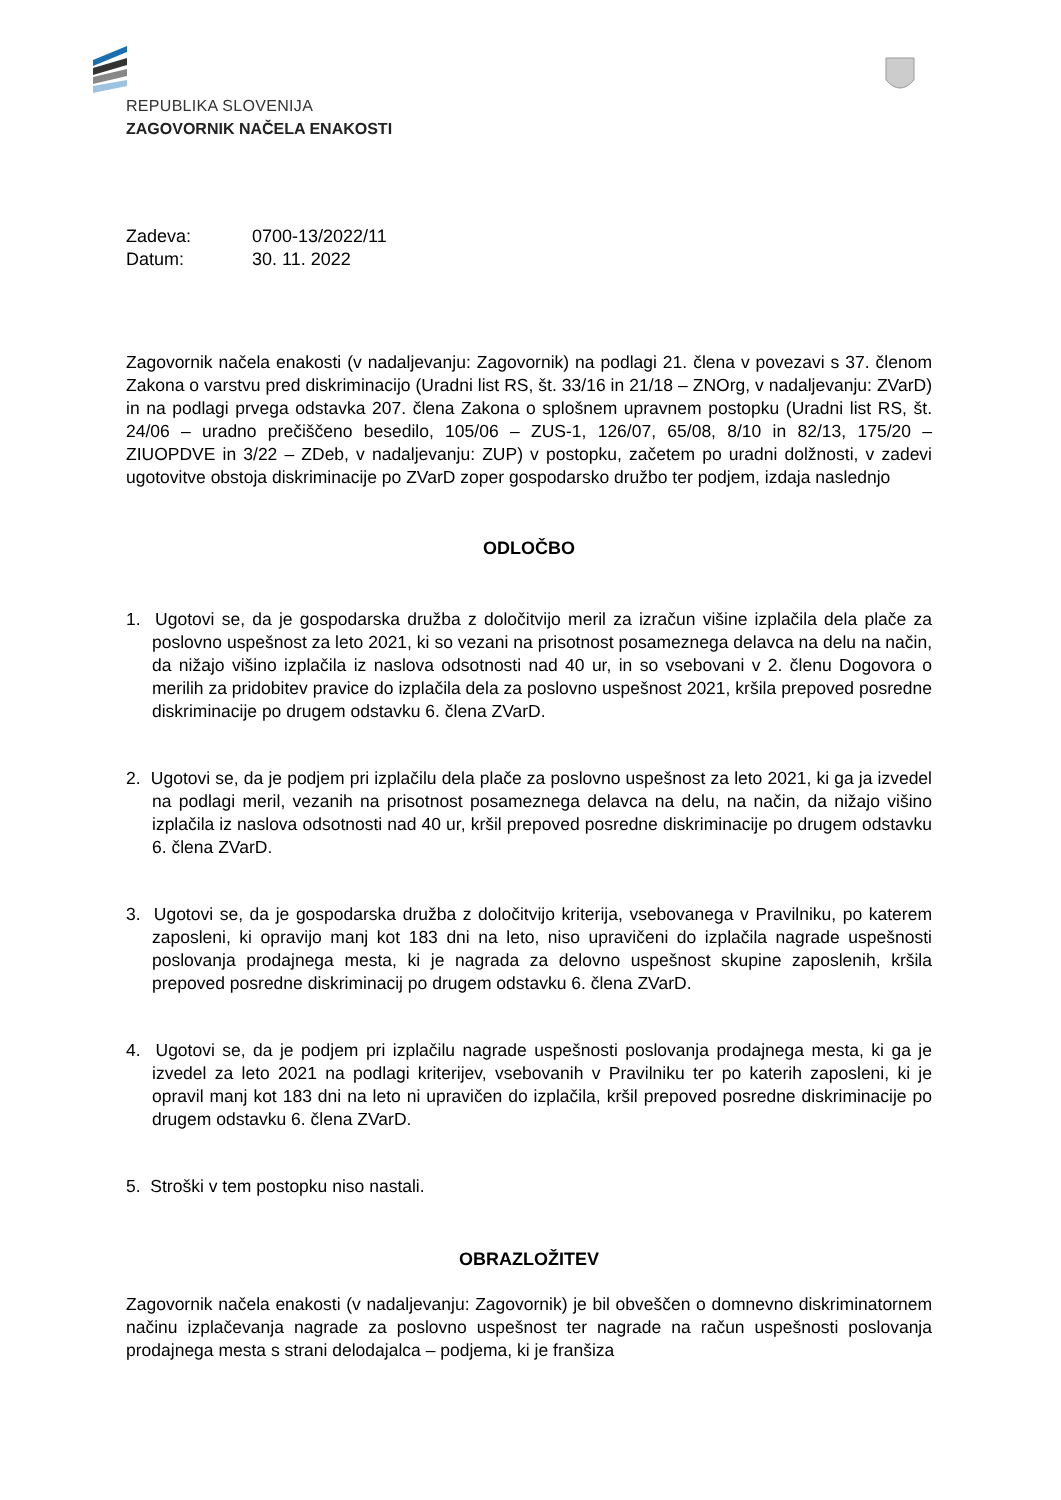REPUBLIKA SLOVENIJA
ZAGOVORNIK NAČELA ENAKOSTI
| Zadeva: | 0700-13/2022/11 |
| Datum: | 30. 11. 2022 |
Zagovornik načela enakosti (v nadaljevanju: Zagovornik) na podlagi 21. člena v povezavi s 37. členom Zakona o varstvu pred diskriminacijo (Uradni list RS, št. 33/16 in 21/18 – ZNOrg, v nadaljevanju: ZVarD) in na podlagi prvega odstavka 207. člena Zakona o splošnem upravnem postopku (Uradni list RS, št. 24/06 – uradno prečiščeno besedilo, 105/06 – ZUS-1, 126/07, 65/08, 8/10 in 82/13, 175/20 – ZIUOPDVE in 3/22 – ZDeb, v nadaljevanju: ZUP) v postopku, začetem po uradni dolžnosti, v zadevi ugotovitve obstoja diskriminacije po ZVarD zoper gospodarsko družbo ter podjem, izdaja naslednjo
ODLOČBO
1. Ugotovi se, da je gospodarska družba z določitvijo meril za izračun višine izplačila dela plače za poslovno uspešnost za leto 2021, ki so vezani na prisotnost posameznega delavca na delu na način, da nižajo višino izplačila iz naslova odsotnosti nad 40 ur, in so vsebovani v 2. členu Dogovora o merilih za pridobitev pravice do izplačila dela za poslovno uspešnost 2021, kršila prepoved posredne diskriminacije po drugem odstavku 6. člena ZVarD.
2. Ugotovi se, da je podjem pri izplačilu dela plače za poslovno uspešnost za leto 2021, ki ga ja izvedel na podlagi meril, vezanih na prisotnost posameznega delavca na delu, na način, da nižajo višino izplačila iz naslova odsotnosti nad 40 ur, kršil prepoved posredne diskriminacije po drugem odstavku 6. člena ZVarD.
3. Ugotovi se, da je gospodarska družba z določitvijo kriterija, vsebovanega v Pravilniku, po katerem zaposleni, ki opravijo manj kot 183 dni na leto, niso upravičeni do izplačila nagrade uspešnosti poslovanja prodajnega mesta, ki je nagrada za delovno uspešnost skupine zaposlenih, kršila prepoved posredne diskriminacij po drugem odstavku 6. člena ZVarD.
4. Ugotovi se, da je podjem pri izplačilu nagrade uspešnosti poslovanja prodajnega mesta, ki ga je izvedel za leto 2021 na podlagi kriterijev, vsebovanih v Pravilniku ter po katerih zaposleni, ki je opravil manj kot 183 dni na leto ni upravičen do izplačila, kršil prepoved posredne diskriminacije po drugem odstavku 6. člena ZVarD.
5. Stroški v tem postopku niso nastali.
OBRAZLOŽITEV
Zagovornik načela enakosti (v nadaljevanju: Zagovornik) je bil obveščen o domnevno diskriminatornem načinu izplačevanja nagrade za poslovno uspešnost ter nagrade na račun uspešnosti poslovanja prodajnega mesta s strani delodajalca – podjema, ki je franšiza